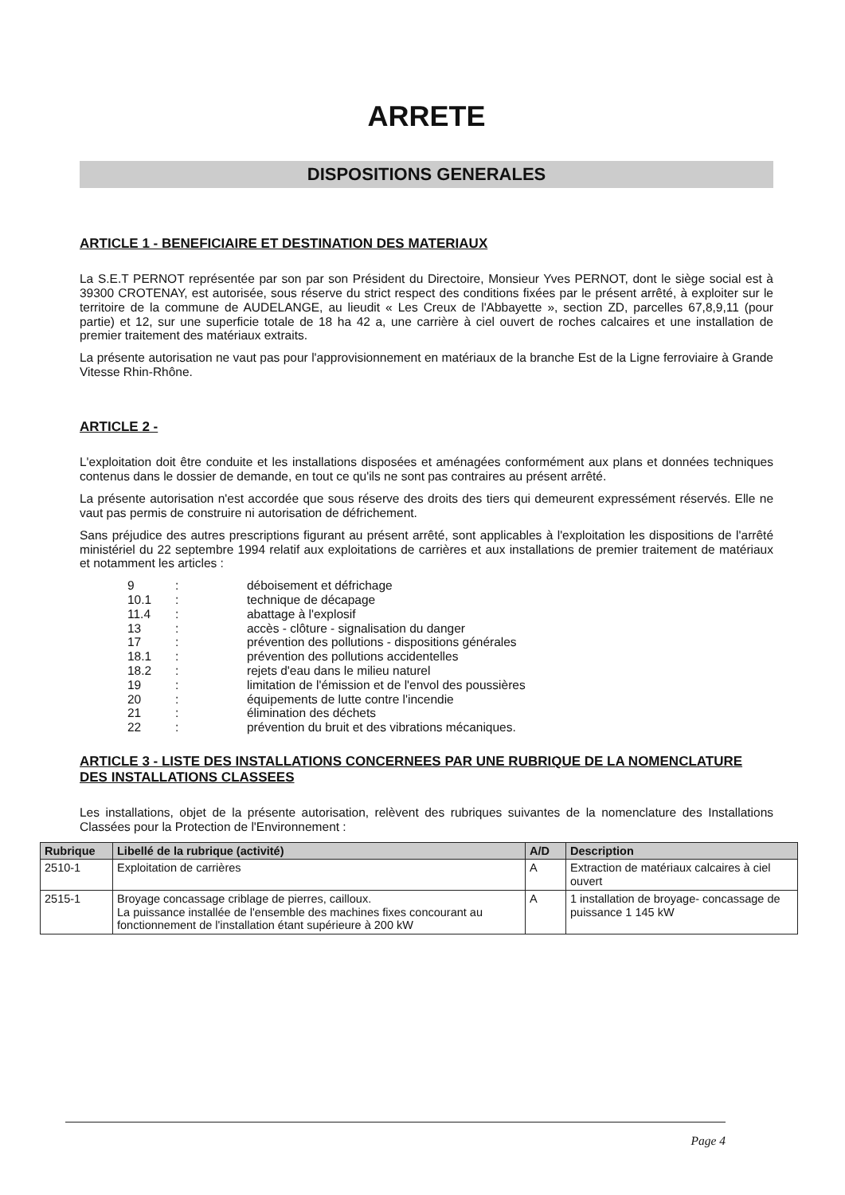ARRETE
DISPOSITIONS GENERALES
ARTICLE 1 - BENEFICIAIRE ET DESTINATION DES MATERIAUX
La S.E.T PERNOT représentée par son par son Président du Directoire, Monsieur Yves PERNOT, dont le siège social est à 39300 CROTENAY, est autorisée, sous réserve du strict respect des conditions fixées par le présent arrêté, à exploiter sur le territoire de la commune de AUDELANGE, au lieudit « Les Creux de l'Abbayette », section ZD, parcelles 67,8,9,11 (pour partie) et 12, sur une superficie totale de 18 ha 42 a, une carrière à ciel ouvert de roches calcaires et une installation de premier traitement des matériaux extraits.
La présente autorisation ne vaut pas pour l'approvisionnement en matériaux de la branche Est de la Ligne ferroviaire à Grande Vitesse Rhin-Rhône.
ARTICLE 2 -
L'exploitation doit être conduite et les installations disposées et aménagées conformément aux plans et données techniques contenus dans le dossier de demande, en tout ce qu'ils ne sont pas contraires au présent arrêté.
La présente autorisation n'est accordée que sous réserve des droits des tiers qui demeurent expressément réservés. Elle ne vaut pas permis de construire ni autorisation de défrichement.
Sans préjudice des autres prescriptions figurant au présent arrêté, sont applicables à l'exploitation les dispositions de l'arrêté ministériel du 22 septembre 1994 relatif aux exploitations de carrières et aux installations de premier traitement de matériaux et notamment les articles :
| 9 | : | déboisement et défrichage |
| 10.1 | : | technique de décapage |
| 11.4 | : | abattage à l'explosif |
| 13 | : | accès - clôture - signalisation du danger |
| 17 | : | prévention des pollutions - dispositions générales |
| 18.1 | : | prévention des pollutions accidentelles |
| 18.2 | : | rejets d'eau dans le milieu naturel |
| 19 | : | limitation de l'émission et de l'envol des poussières |
| 20 | : | équipements de lutte contre l'incendie |
| 21 | : | élimination des déchets |
| 22 | : | prévention du bruit et des vibrations mécaniques. |
ARTICLE 3 - LISTE DES INSTALLATIONS CONCERNEES PAR UNE RUBRIQUE DE LA NOMENCLATURE DES INSTALLATIONS CLASSEES
Les installations, objet de la présente autorisation, relèvent des rubriques suivantes de la nomenclature des Installations Classées pour la Protection de l'Environnement :
| Rubrique | Libellé de la rubrique (activité) | A/D | Description |
| --- | --- | --- | --- |
| 2510-1 | Exploitation de carrières | A | Extraction de matériaux calcaires à ciel ouvert |
| 2515-1 | Broyage concassage criblage de pierres, cailloux. La puissance installée de l'ensemble des machines fixes concourant au fonctionnement de l'installation étant supérieure à 200 kW | A | 1 installation de broyage- concassage de puissance 1 145 kW |
Page 4